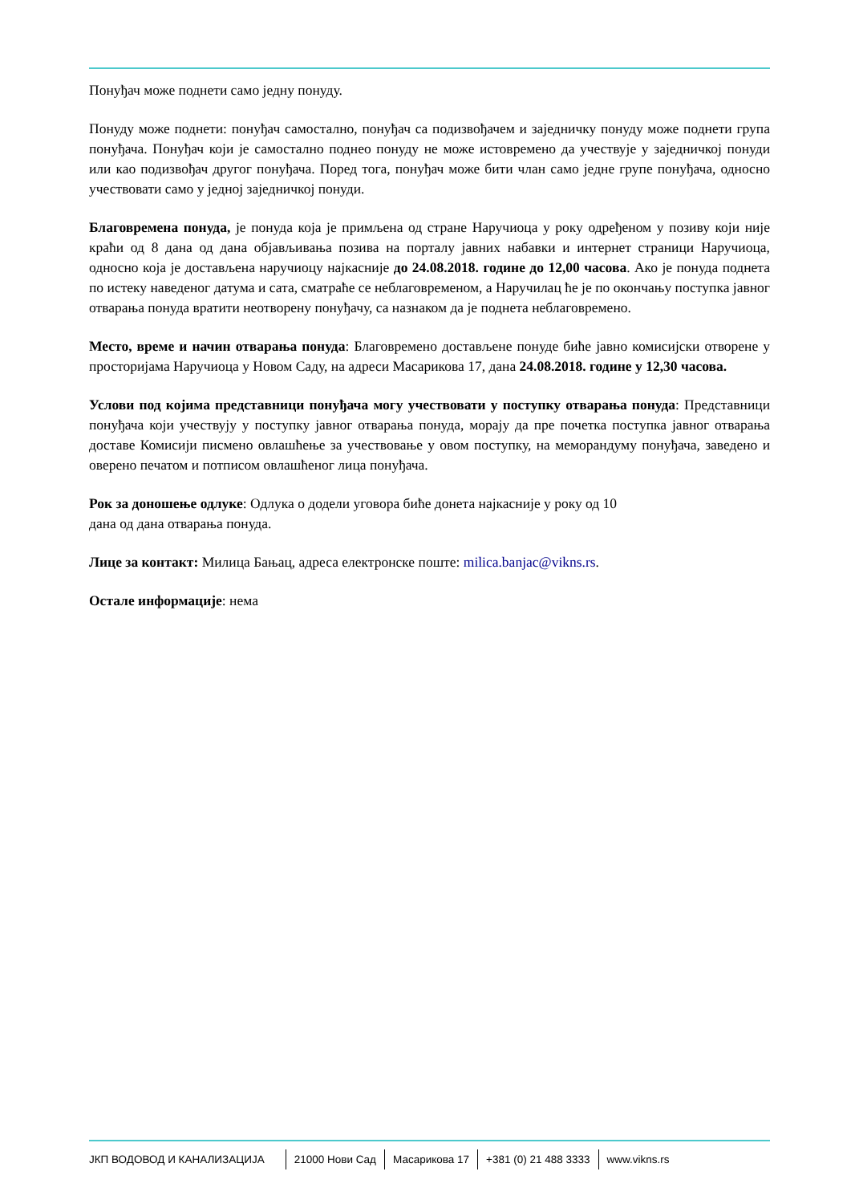Понуђач може поднети само једну понуду.
Понуду може поднети: понуђач самостално, понуђач са подизвођачем и заједничку понуду може поднети група понуђача. Понуђач који је самостално поднео понуду не може истовремено да учествује у заједничкој понуди или као подизвођач другог понуђача. Поред тога, понуђач може бити члан само једне групе понуђача, односно учествовати само у једној заједничкој понуди.
Благовремена понуда, је понуда која је примљена од стране Наручиоца у року одређеном у позиву који није краћи од 8 дана од дана објављивања позива на порталу јавних набавки и интернет страници Наручиоца, односно која је достављена наручиоцу најкасније до 24.08.2018. године до 12,00 часова. Ако је понуда поднета по истеку наведеног датума и сата, сматраће се неблаговременом, а Наручилац ће је по окончању поступка јавног отварања понуда вратити неотворену понуђачу, са назнаком да је поднета неблаговремено.
Место, време и начин отварања понуда: Благовремено достављене понуде биће јавно комисијски отворене у просторијама Наручиоца у Новом Саду, на адреси Масарикова 17, дана 24.08.2018. године у 12,30 часова.
Услови под којима представници понуђача могу учествовати у поступку отварања понуда: Представници понуђача који учествују у поступку јавног отварања понуда, морају да пре почетка поступка јавног отварања доставе Комисији писмено овлашћење за учествовање у овом поступку, на меморандуму понуђача, заведено и оверено печатом и потписом овлашћеног лица понуђача.
Рок за доношење одлуке: Одлука о додели уговора биће донета најкасније у року од 10
дана од дана отварања понуда.
Лице за контакт: Милица Бањац, адреса електронске поште: milica.banjac@vikns.rs.
Остале информације: нема
ЈКП ВОДОВОД И КАНАЛИЗАЦИЈА 21000 Нови Сад Масарикова 17 +381 (0) 21 488 3333 www.vikns.rs